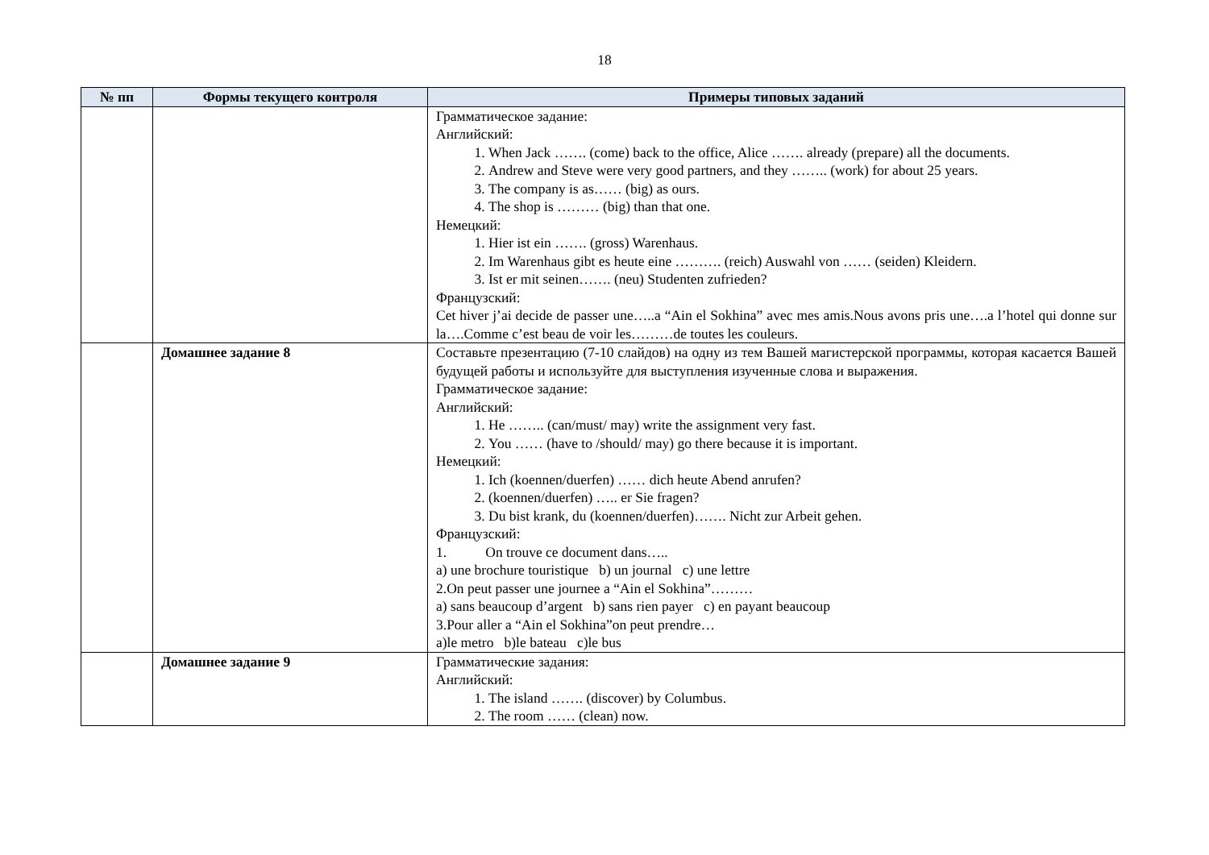18
| № пп | Формы текущего контроля | Примеры типовых заданий |
| --- | --- | --- |
| | | Грамматическое задание: Английский: 1. When Jack ……. (come) back to the office, Alice ……. already (prepare) all the documents. 2. Andrew and Steve were very good partners, and they …….. (work) for about 25 years. 3. The company is as…… (big) as ours. 4. The shop is ……… (big) than that one. Немецкий: 1. Hier ist ein ……. (gross) Warenhaus. 2. Im Warenhaus gibt es heute eine ………. (reich) Auswahl von …… (seiden) Kleidern. 3. Ist er mit seinen……. (neu) Studenten zufrieden? Французский: Cet hiver j’ai decide de passer une…..a “Ain el Sokhina” avec mes amis.Nous avons pris une….a l’hotel qui donne sur la….Comme c’est beau de voir les………de toutes les couleurs. |
| | Домашнее задание 8 | Составьте презентацию (7-10 слайдов) на одну из тем Вашей магистерской программы, которая касается Вашей будущей работы и используйте для выступления изученные слова и выражения. Грамматическое задание: Английский: 1. He …….. (can/must/ may) write the assignment very fast. 2. You …… (have to /should/ may) go there because it is important. Немецкий: 1. Ich (koennen/duerfen) …… dich heute Abend anrufen? 2. (koennen/duerfen) ….. er Sie fragen? 3. Du bist krank, du (koennen/duerfen)……. Nicht zur Arbeit gehen. Французский: 1. On trouve ce document dans….. a) une brochure touristique b) un journal c) une lettre 2.On peut passer une journee a “Ain el Sokhina”……… a) sans beaucoup d’argent b) sans rien payer c) en payant beaucoup 3.Pour aller a “Ain el Sokhina”on peut prendre… a)le metro b)le bateau c)le bus |
| | Домашнее задание 9 | Грамматические задания: Английский: 1. The island ……. (discover) by Columbus. 2. The room …… (clean) now. |